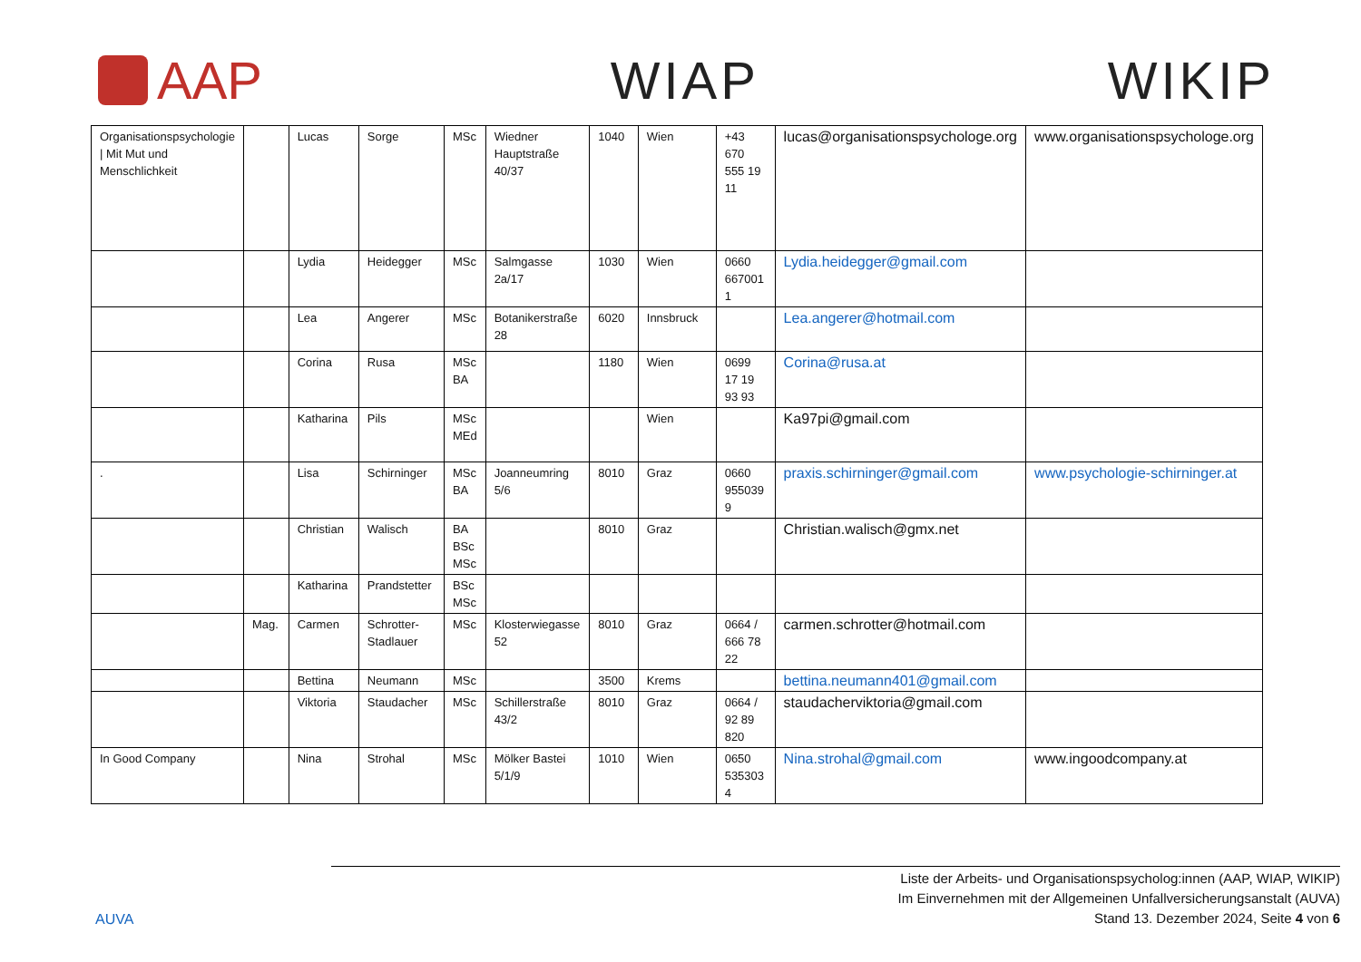AAP WIAP WIKIP
| Organisationspsychologie / Mit Mut und Menschlichkeit | | Lucas | Sorge | MSc | Wiedner Hauptstraße 40/37 | 1040 | Wien | +43 670 555 19 11 | lucas@organisationspsychologe.org | www.organisationspsychologe.org |
| | | Lydia | Heidegger | MSc | Salmgasse 2a/17 | 1030 | Wien | 0660 667001 1 | Lydia.heidegger@gmail.com | |
| | | Lea | Angerer | MSc | Botanikerstraße 28 | 6020 | Innsbruck | | Lea.angerer@hotmail.com | |
| | | Corina | Rusa | MSc BA | | 1180 | Wien | 0699 17 19 93 93 | Corina@rusa.at | |
| | | Katharina | Pils | MSc MEd | | | Wien | | Ka97pi@gmail.com | |
| . | | Lisa | Schirninger | MSc BA | Joanneumring 5/6 | 8010 | Graz | 0660 955039 9 | praxis.schirninger@gmail.com | www.psychologie-schirninger.at |
| | | Christian | Walisch | BA BSc MSc | | 8010 | Graz | | Christian.walisch@gmx.net | |
| | | Katharina | Prandstetter | BSc MSc | | | | | | |
| | Mag. | Carmen | Schrotter-Stadlauer | MSc | Klosterwiegasse 52 | 8010 | Graz | 0664 / 666 78 22 | carmen.schrotter@hotmail.com | |
| | | Bettina | Neumann | MSc | | 3500 | Krems | | bettina.neumann401@gmail.com | |
| | | Viktoria | Staudacher | MSc | Schillerstraße 43/2 | 8010 | Graz | 0664 / 92 89 820 | staudacherviktoria@gmail.com | |
| In Good Company | | Nina | Strohal | MSc | Mölker Bastei 5/1/9 | 1010 | Wien | 0650 535303 4 | Nina.strohal@gmail.com | www.ingoodcompany.at |
AUVA
Liste der Arbeits- und Organisationspsycholog:innen (AAP, WIAP, WIKIP)
Im Einvernehmen mit der Allgemeinen Unfallversicherungsanstalt (AUVA)
Stand 13. Dezember 2024, Seite 4 von 6